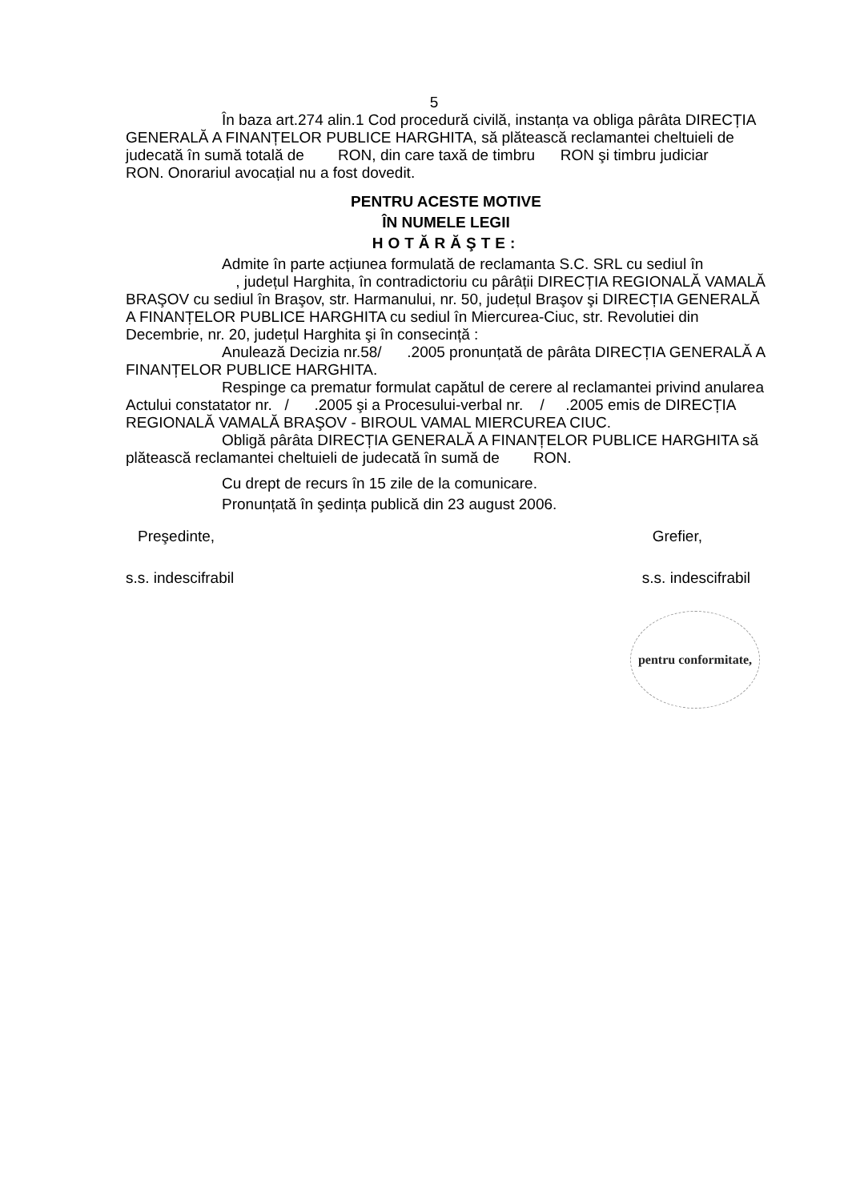5
În baza art.274 alin.1 Cod procedură civilă, instanța va obliga pârâta DIRECȚIA GENERALĂ A FINANȚELOR PUBLICE HARGHITA, să plătească reclamantei cheltuieli de judecată în sumă totală de RON, din care taxă de timbru RON şi timbru judiciar RON. Onorariul avocațial nu a fost dovedit.
PENTRU ACESTE MOTIVE
ÎN NUMELE LEGII
HOTĂRĂŞTE:
Admite în parte acțiunea formulată de reclamanta S.C. SRL cu sediul în , județul Harghita, în contradictoriu cu pârâții DIRECȚIA REGIONALĂ VAMALĂ BRAŞOV cu sediul în Braşov, str. Harmanului, nr. 50, județul Braşov şi DIRECȚIA GENERALĂ A FINANȚELOR PUBLICE HARGHITA cu sediul în Miercurea-Ciuc, str. Revolutiei din Decembrie, nr. 20, județul Harghita şi în consecință :
Anulează Decizia nr.58/ .2005 pronunțată de pârâta DIRECȚIA GENERALĂ A FINANȚELOR PUBLICE HARGHITA.
Respinge ca prematur formulat capătul de cerere al reclamantei privind anularea Actului constatator nr. / .2005 şi a Procesului-verbal nr. / .2005 emis de DIRECȚIA REGIONALĂ VAMALĂ BRAŞOV - BIROUL VAMAL MIERCUREA CIUC.
Obligă pârâta DIRECȚIA GENERALĂ A FINANȚELOR PUBLICE HARGHITA să plătească reclamantei cheltuieli de judecată în sumă de RON.
Cu drept de recurs în 15 zile de la comunicare.
Pronunțată în şedința publică din 23 august 2006.
Preşedinte, Grefier,
s.s. indescifrabil s.s. indescifrabil
pentru conformitate,